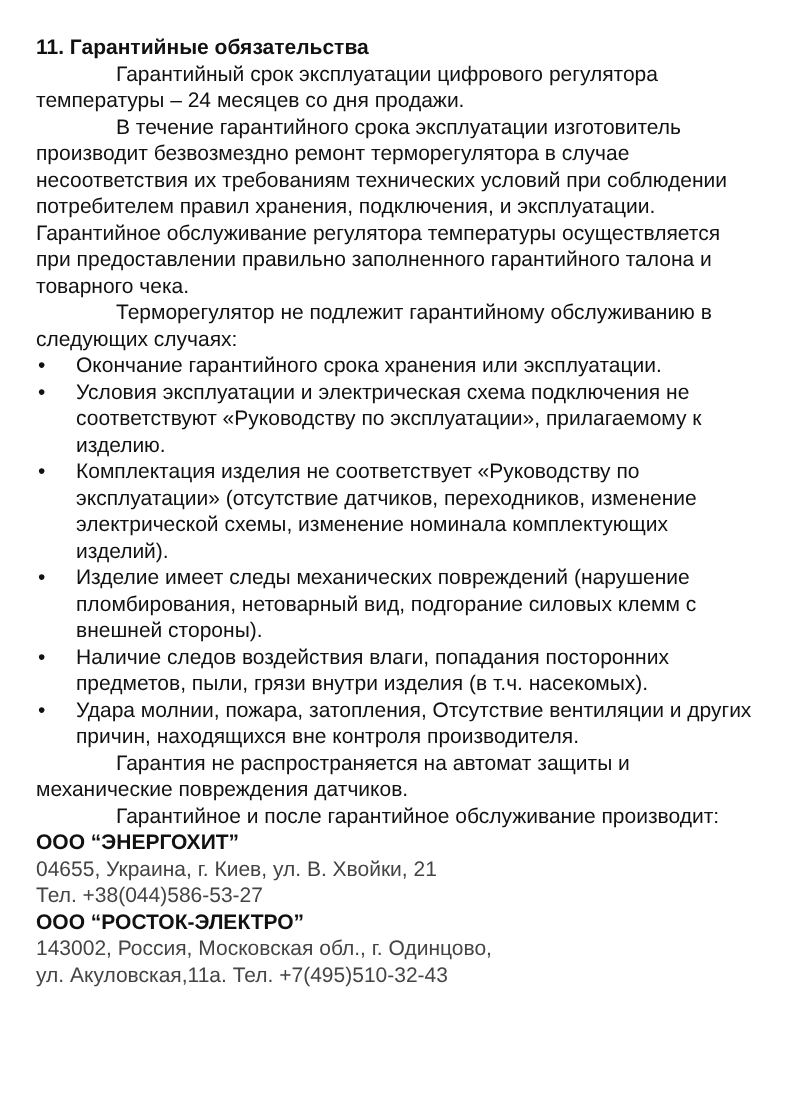11. Гарантийные обязательства
Гарантийный срок эксплуатации цифрового регулятора температуры – 24 месяцев со дня продажи.
В течение гарантийного срока эксплуатации изготовитель производит безвозмездно ремонт терморегулятора в случае несоответствия их требованиям технических условий при соблюдении потребителем правил хранения, подключения, и эксплуатации. Гарантийное обслуживание регулятора температуры осуществляется при предоставлении правильно заполненного гарантийного талона и товарного чека.
Терморегулятор не подлежит гарантийному обслуживанию в следующих случаях:
• Окончание гарантийного срока хранения или эксплуатации.
• Условия эксплуатации и электрическая схема подключения не соответствуют «Руководству по эксплуатации», прилагаемому к изделию.
• Комплектация изделия не соответствует «Руководству по эксплуатации» (отсутствие датчиков, переходников, изменение электрической схемы, изменение номинала комплектующих изделий).
• Изделие имеет следы механических повреждений (нарушение пломбирования, нетоварный вид, подгорание силовых клемм с внешней стороны).
• Наличие следов воздействия влаги, попадания посторонних предметов, пыли, грязи внутри изделия (в т.ч. насекомых).
• Удара молнии, пожара, затопления, Отсутствие вентиляции и других причин, находящихся вне контроля производителя.
Гарантия не распространяется на автомат защиты и механические повреждения датчиков.
Гарантийное и после гарантийное обслуживание производит:
ООО “ЭНЕРГОХИТ”
04655, Украина, г. Киев, ул. В. Хвойки, 21
Тел. +38(044)586-53-27
ООО “РОСТОК-ЭЛЕКТРО”
143002, Россия, Московская обл., г. Одинцово,
ул. Акуловская,11а. Тел. +7(495)510-32-43